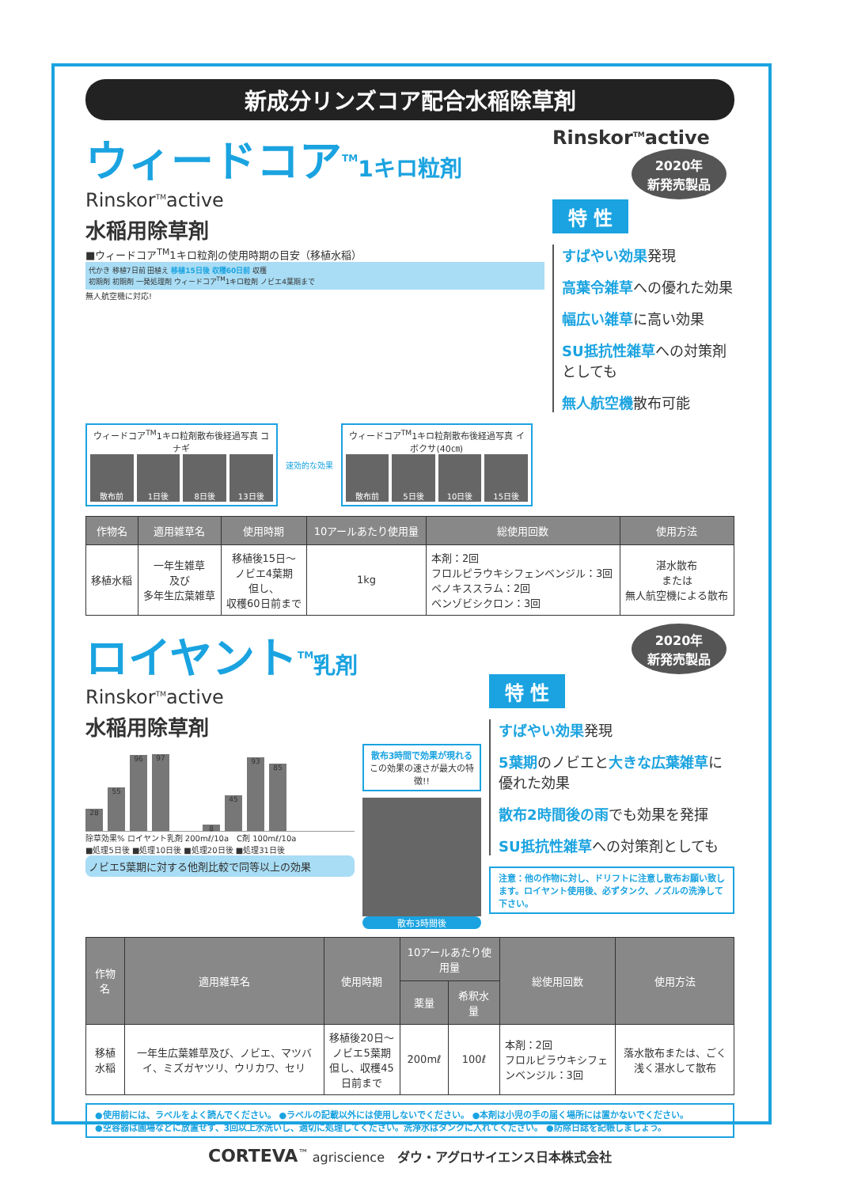新成分リンズコア配合水稲除草剤
ウィードコア<sup>TM</sup>1キロ粒剤
Rinskor<sup>TM</sup>active
水稲用除草剤
■ウィードコア<sup>TM</sup>1キロ粒剤の使用時期の目安（移植水稲）
代かき 移植7日前 田植え 移植15日後 収穫60日前 収穫
初期剤 初期剤 一発処理剤 ウィードコア<sup>TM</sup>1キロ粒剤 ノビエ4葉期まで
無人航空機に対応!
Rinskor<sup>TM</sup>active
2020年
新発売製品
特 性
すばやい効果発現
高葉令雑草への優れた効果
幅広い雑草に高い効果
SU抵抗性雑草への対策剤としても
無人航空機散布可能
ウィードコア<sup>TM</sup>1キロ粒剤散布後経過写真 コナギ
散布前 1日後 8日後 13日後
速効的な効果
ウィードコア<sup>TM</sup>1キロ粒剤散布後経過写真 イボクサ(40㎝)
散布前 5日後 10日後 15日後
| 作物名 | 適用雑草名 | 使用時期 | 10アールあたり使用量 | 総使用回数 | 使用方法 |
| --- | --- | --- | --- | --- | --- |
| 移植水稲 | 一年生雑草 及び 多年生広葉雑草 | 移植後15日～ ノビエ4葉期 但し、 収穫60日前まで | 1kg | 本剤：2回 フロルピラウキシフェンベンジル：3回 ペノキススラム：2回 ベンゾビシクロン：3回 | 湛水散布 または 無人航空機による散布 |
ロイヤント<sup>TM</sup>乳剤
Rinskor<sup>TM</sup>active
水稲用除草剤
28
55
96
97
8
45
93
85
除草効果% ロイヤント乳剤 200mℓ/10a　C剤 100mℓ/10a
■処理5日後 ■処理10日後 ■処理20日後 ■処理31日後
ノビエ5葉期に対する他剤比較で同等以上の効果
散布3時間で効果が現れる
この効果の速さが最大の特徴!!
散布3時間後
2020年
新発売製品
特 性
すばやい効果発現
5葉期のノビエと大きな広葉雑草に優れた効果
散布2時間後の雨でも効果を発揮
SU抵抗性雑草への対策剤としても
注意：他の作物に対し、ドリフトに注意し散布お願い致します。ロイヤント使用後、必ずタンク、ノズルの洗浄して下さい。
| 作物名 | 適用雑草名 | 使用時期 | 10アールあたり使用量 | | 総使用回数 | 使用方法 |
| --- | --- | --- | --- | --- | --- | --- |
| | | | 薬量 | 希釈水量 | | |
| 移植水稲 | 一年生広葉雑草及び、ノビエ、マツバイ、ミズガヤツリ、ウリカワ、セリ | 移植後20日～ ノビエ5葉期 但し、収穫45日前まで | 200mℓ | 100ℓ | 本剤：2回 フロルピラウキシフェンベンジル：3回 | 落水散布または、ごく浅く湛水して散布 |
●使用前には、ラベルをよく読んでください。 ●ラベルの記載以外には使用しないでください。 ●本剤は小児の手の届く場所には置かないでください。
●空容器は圃場などに放置せず、3回以上水洗いし、適切に処理してください。洗浄水はタンクに入れてください。 ●防除日誌を記帳しましょう。
CORTEVA<sup>™</sup> agriscience　ダウ・アグロサイエンス日本株式会社